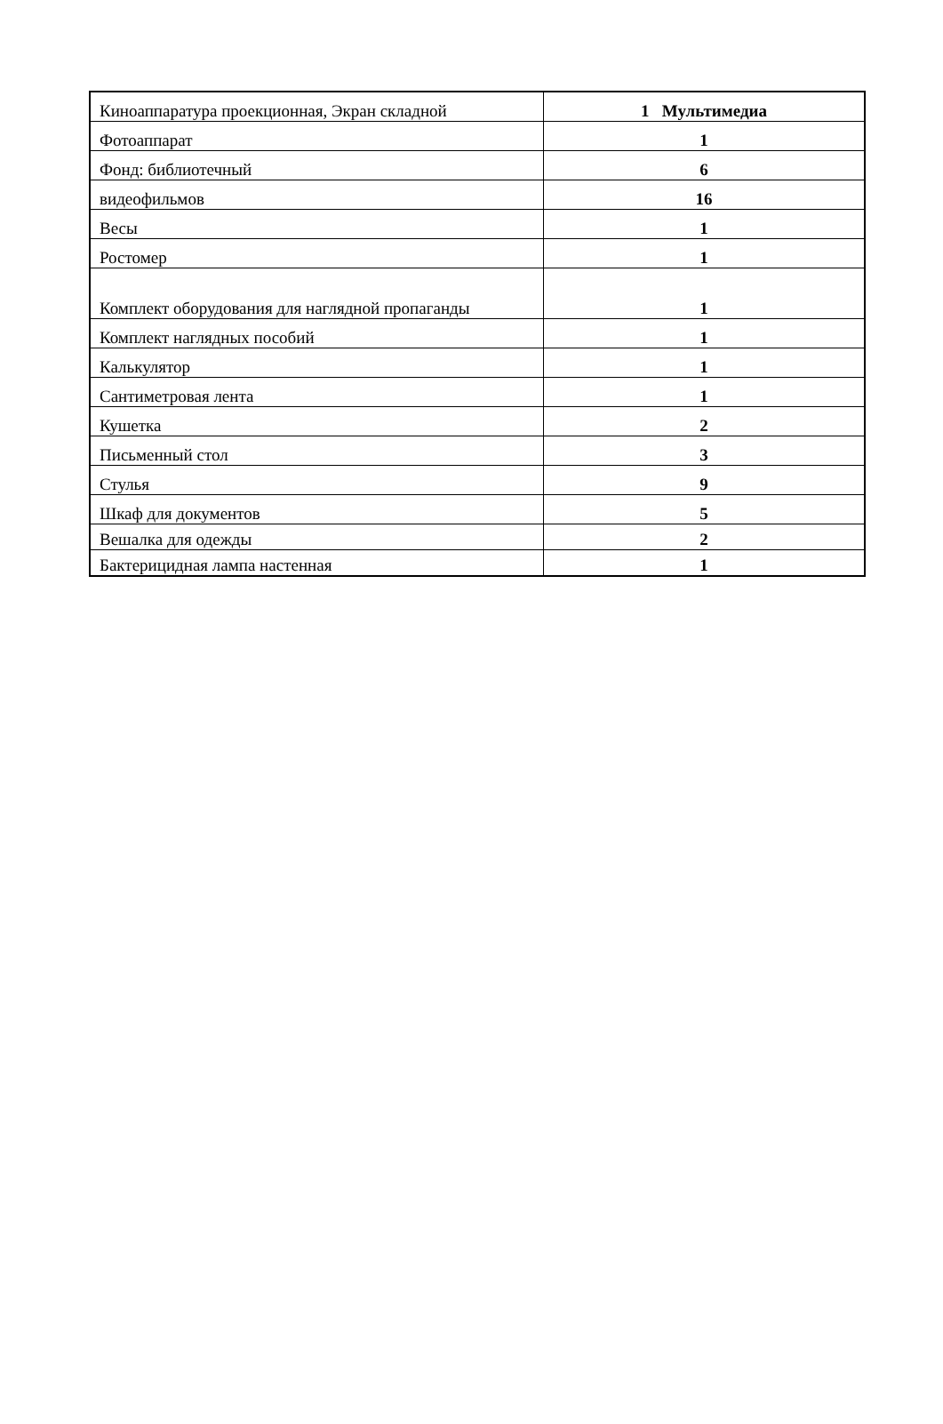| Киноаппаратура проекционная, Экран складной | 1 Мультимедиа |
| Фотоаппарат | 1 |
| Фонд: библиотечный | 6 |
| видеофильмов | 16 |
| Весы | 1 |
| Ростомер | 1 |
| Комплект оборудования для наглядной пропаганды | 1 |
| Комплект наглядных пособий | 1 |
| Калькулятор | 1 |
| Сантиметровая лента | 1 |
| Кушетка | 2 |
| Письменный стол | 3 |
| Стулья | 9 |
| Шкаф для документов | 5 |
| Вешалка для одежды | 2 |
| Бактерицидная лампа настенная | 1 |